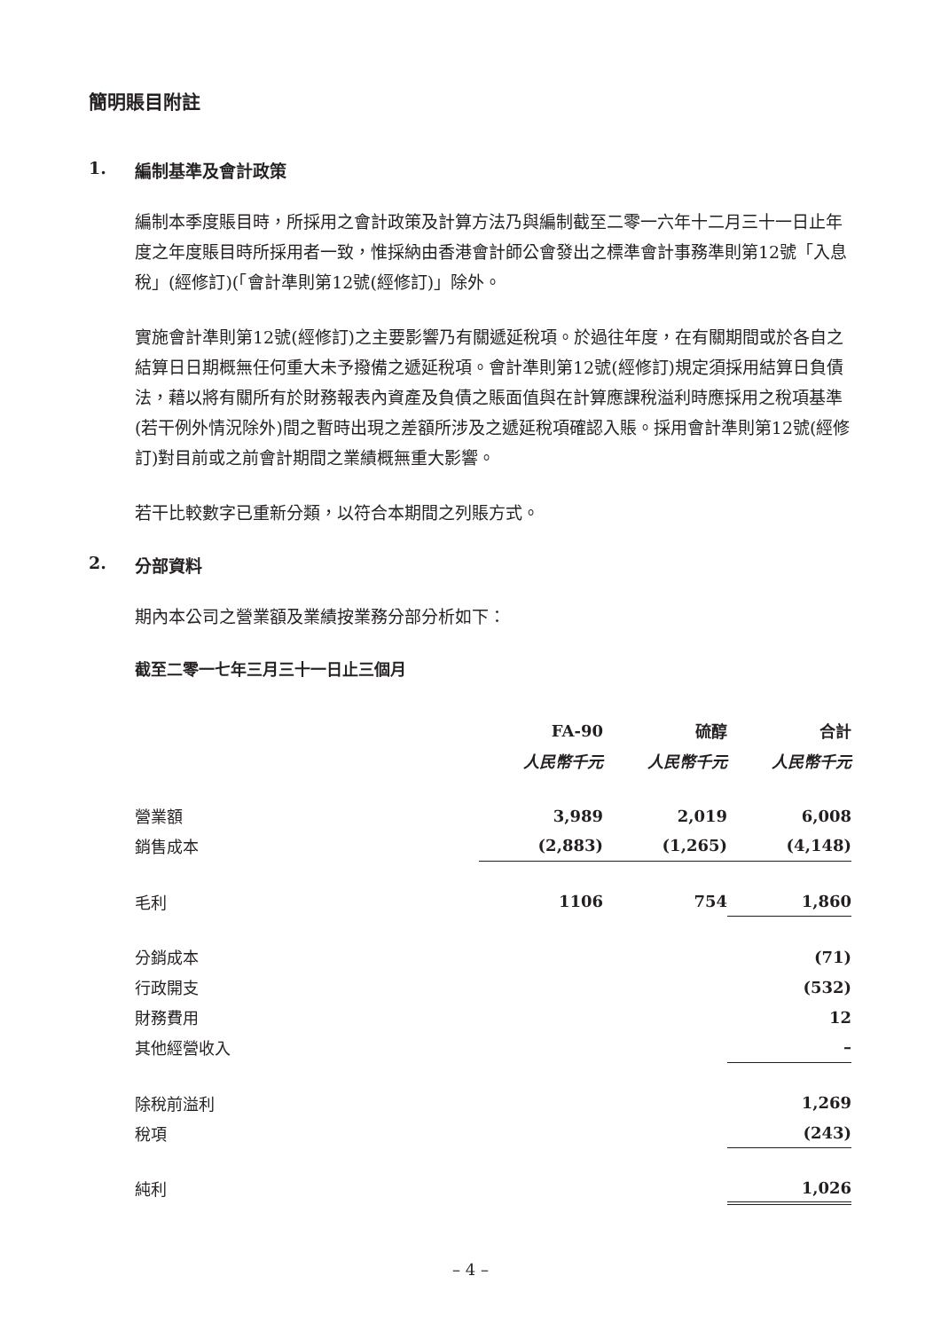簡明賬目附註
1. 編制基準及會計政策
編制本季度賬目時，所採用之會計政策及計算方法乃與編制截至二零一六年十二月三十一日止年度之年度賬目時所採用者一致，惟採納由香港會計師公會發出之標準會計事務準則第12號「入息稅」(經修訂)(「會計準則第12號(經修訂)」除外。
實施會計準則第12號(經修訂)之主要影響乃有關遞延稅項。於過往年度，在有關期間或於各自之結算日日期概無任何重大未予撥備之遞延稅項。會計準則第12號(經修訂)規定須採用結算日負債法，藉以將有關所有於財務報表內資產及負債之賬面值與在計算應課稅溢利時應採用之稅項基準(若干例外情況除外)間之暫時出現之差額所涉及之遞延稅項確認入賬。採用會計準則第12號(經修訂)對目前或之前會計期間之業績概無重大影響。
若干比較數字已重新分類，以符合本期間之列賬方式。
2. 分部資料
期內本公司之營業額及業績按業務分部分析如下：
截至二零一七年三月三十一日止三個月
| | FA-90 | | 硫醇 | | 合計 |
| --- | --- | --- | --- | --- | --- |
| | 人民幣千元 | | 人民幣千元 | | 人民幣千元 |
| 營業額 | 3,989 | | 2,019 | | 6,008 |
| 銷售成本 | (2,883) | | (1,265) | | (4,148) |
| 毛利 | 1106 | | 754 | | 1,860 |
| 分銷成本 | | | | | (71) |
| 行政開支 | | | | | (532) |
| 財務費用 | | | | | 12 |
| 其他經營收入 | | | | | – |
| 除稅前溢利 | | | | | 1,269 |
| 稅項 | | | | | (243) |
| 純利 | | | | | 1,026 |
– 4 –